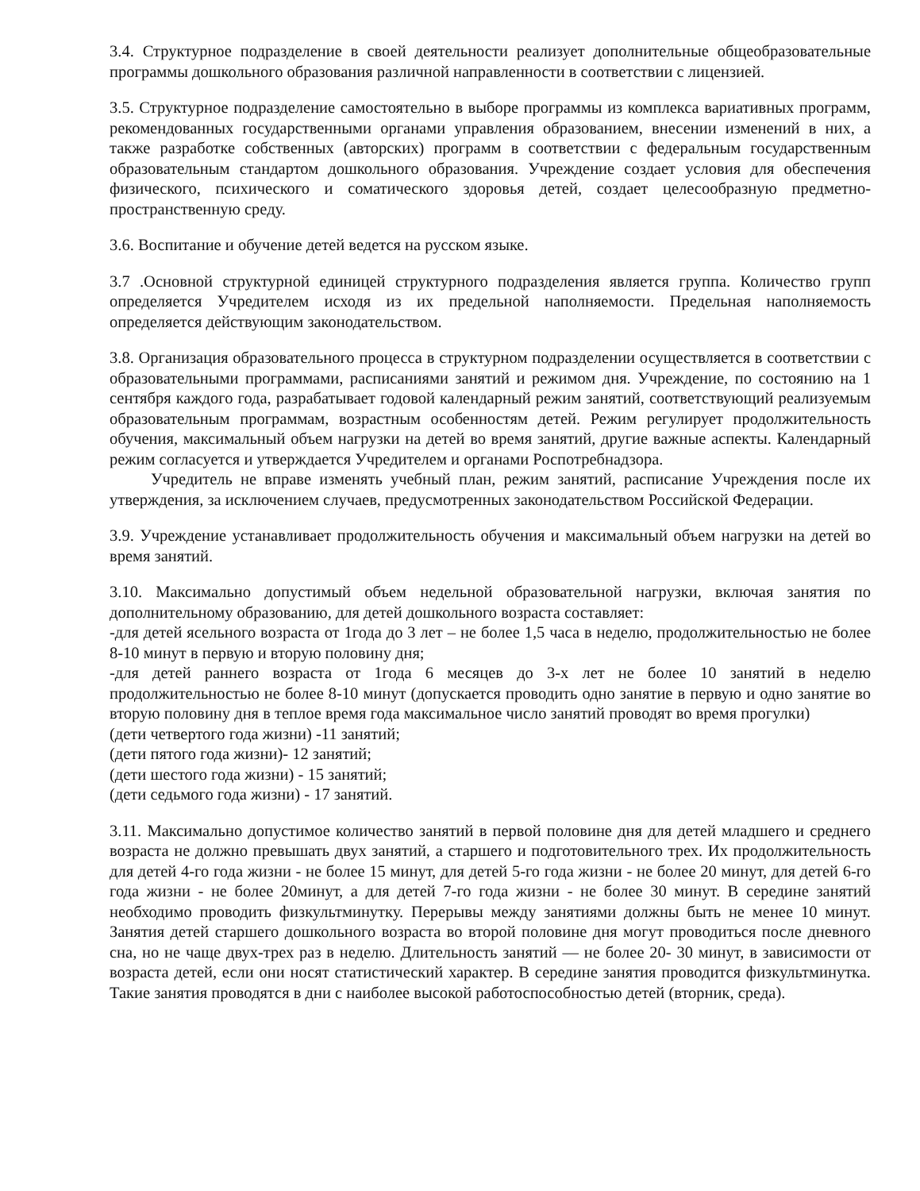3.4. Структурное подразделение в своей деятельности реализует дополнительные общеобразовательные программы дошкольного образования различной направленности в соответствии с лицензией.
3.5. Структурное подразделение самостоятельно в выборе программы из комплекса вариативных программ, рекомендованных государственными органами управления образованием, внесении изменений в них, а также разработке собственных (авторских) программ в соответствии с федеральным государственным образовательным стандартом дошкольного образования. Учреждение создает условия для обеспечения физического, психического и соматического здоровья детей, создает целесообразную предметно-пространственную среду.
3.6. Воспитание и обучение детей ведется на русском языке.
3.7 .Основной структурной единицей структурного подразделения является группа. Количество групп определяется Учредителем исходя из их предельной наполняемости. Предельная наполняемость определяется действующим законодательством.
3.8. Организация образовательного процесса в структурном подразделении осуществляется в соответствии с образовательными программами, расписаниями занятий и режимом дня. Учреждение, по состоянию на 1 сентября каждого года, разрабатывает годовой календарный режим занятий, соответствующий реализуемым образовательным программам, возрастным особенностям детей. Режим регулирует продолжительность обучения, максимальный объем нагрузки на детей во время занятий, другие важные аспекты. Календарный режим согласуется и утверждается Учредителем и органами Роспотребнадзора.
Учредитель не вправе изменять учебный план, режим занятий, расписание Учреждения после их утверждения, за исключением случаев, предусмотренных законодательством Российской Федерации.
3.9. Учреждение устанавливает продолжительность обучения и максимальный объем нагрузки на детей во время занятий.
3.10. Максимально допустимый объем недельной образовательной нагрузки, включая занятия по дополнительному образованию, для детей дошкольного возраста составляет:
-для детей ясельного возраста от 1года до 3 лет – не более 1,5 часа в неделю, продолжительностью не более 8-10 минут в первую и вторую половину дня;
-для детей раннего возраста от 1года 6 месяцев до 3-х лет не более 10 занятий в неделю продолжительностью не более 8-10 минут (допускается проводить одно занятие в первую и одно занятие во вторую половину дня в теплое время года максимальное число занятий проводят во время прогулки)
(дети четвертого года жизни) -11 занятий;
(дети пятого года жизни)- 12 занятий;
(дети шестого года жизни) - 15 занятий;
(дети седьмого года жизни) - 17 занятий.
3.11. Максимально допустимое количество занятий в первой половине дня для детей младшего и среднего возраста не должно превышать двух занятий, а старшего и подготовительного трех. Их продолжительность для детей 4-го года жизни - не более 15 минут, для детей 5-го года жизни - не более 20 минут, для детей 6-го года жизни - не более 20минут, а для детей 7-го года жизни - не более 30 минут. В середине занятий необходимо проводить физкультминутку. Перерывы между занятиями должны быть не менее 10 минут. Занятия детей старшего дошкольного возраста во второй половине дня могут проводиться после дневного сна, но не чаще двух-трех раз в неделю. Длительность занятий — не более 20- 30 минут, в зависимости от возраста детей, если они носят статистический характер. В середине занятия проводится физкультминутка. Такие занятия проводятся в дни с наиболее высокой работоспособностью детей (вторник, среда).